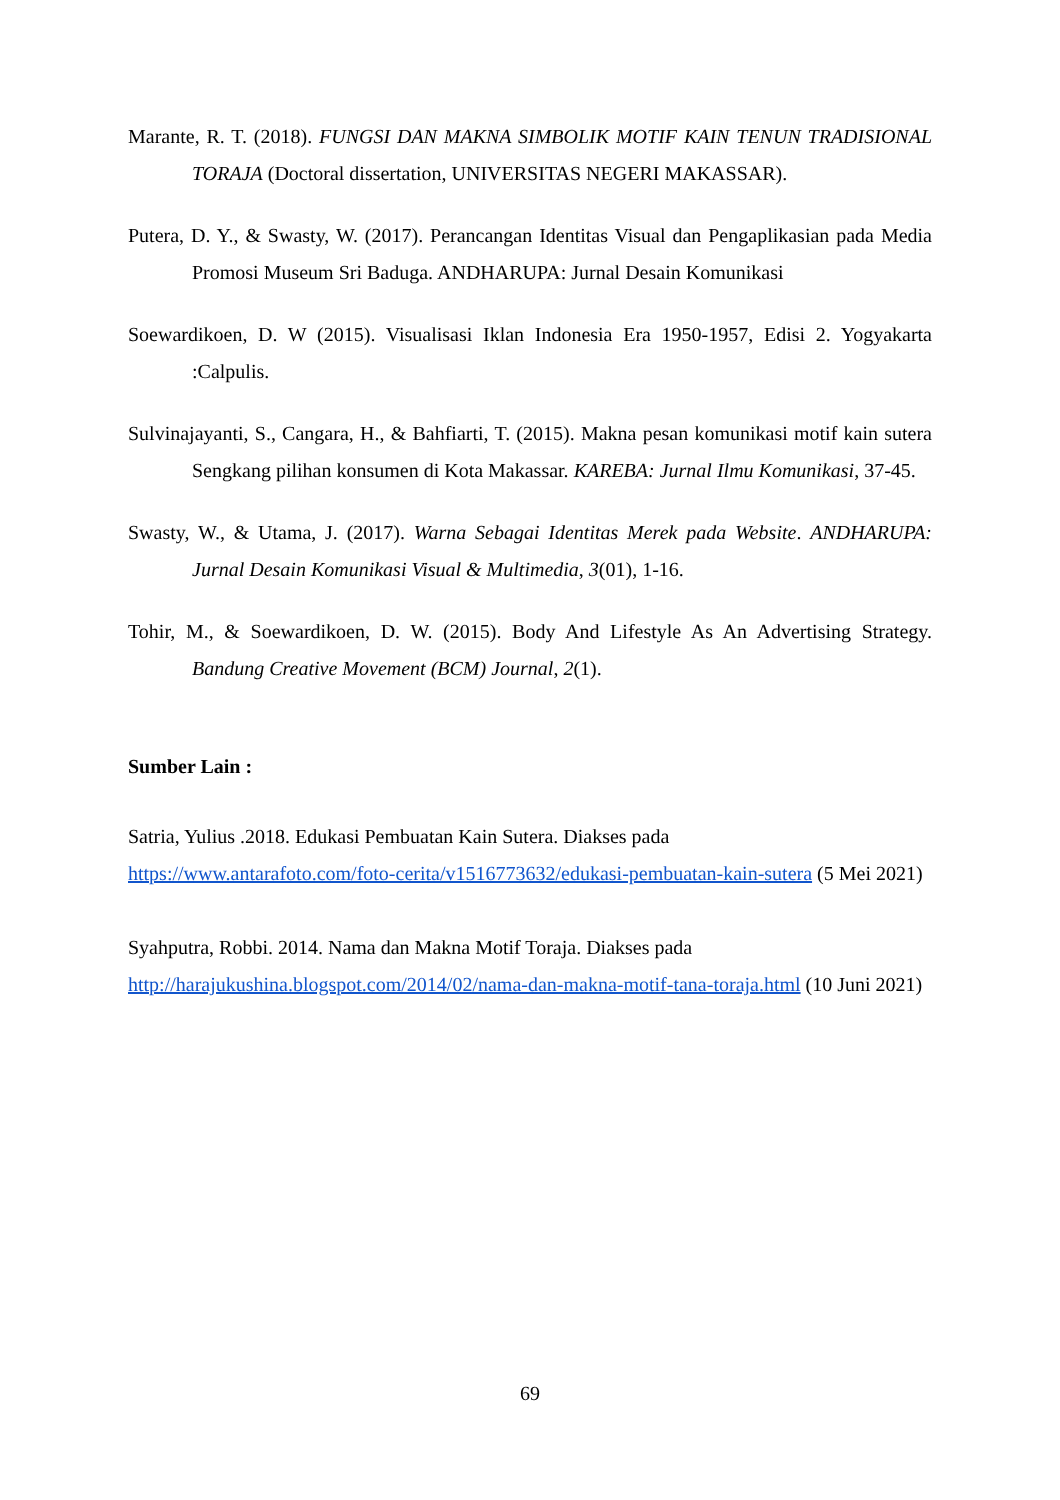Marante, R. T. (2018). FUNGSI DAN MAKNA SIMBOLIK MOTIF KAIN TENUN TRADISIONAL TORAJA (Doctoral dissertation, UNIVERSITAS NEGERI MAKASSAR).
Putera, D. Y., & Swasty, W. (2017). Perancangan Identitas Visual dan Pengaplikasian pada Media Promosi Museum Sri Baduga. ANDHARUPA: Jurnal Desain Komunikasi
Soewardikoen, D. W (2015). Visualisasi Iklan Indonesia Era 1950-1957, Edisi 2. Yogyakarta :Calpulis.
Sulvinajayanti, S., Cangara, H., & Bahfiarti, T. (2015). Makna pesan komunikasi motif kain sutera Sengkang pilihan konsumen di Kota Makassar. KAREBA: Jurnal Ilmu Komunikasi, 37-45.
Swasty, W., & Utama, J. (2017). Warna Sebagai Identitas Merek pada Website. ANDHARUPA: Jurnal Desain Komunikasi Visual & Multimedia, 3(01), 1-16.
Tohir, M., & Soewardikoen, D. W. (2015). Body And Lifestyle As An Advertising Strategy. Bandung Creative Movement (BCM) Journal, 2(1).
Sumber Lain :
Satria, Yulius .2018. Edukasi Pembuatan Kain Sutera. Diakses pada https://www.antarafoto.com/foto-cerita/v1516773632/edukasi-pembuatan-kain-sutera (5 Mei 2021)
Syahputra, Robbi. 2014. Nama dan Makna Motif Toraja. Diakses pada http://harajukushina.blogspot.com/2014/02/nama-dan-makna-motif-tana-toraja.html (10 Juni 2021)
69